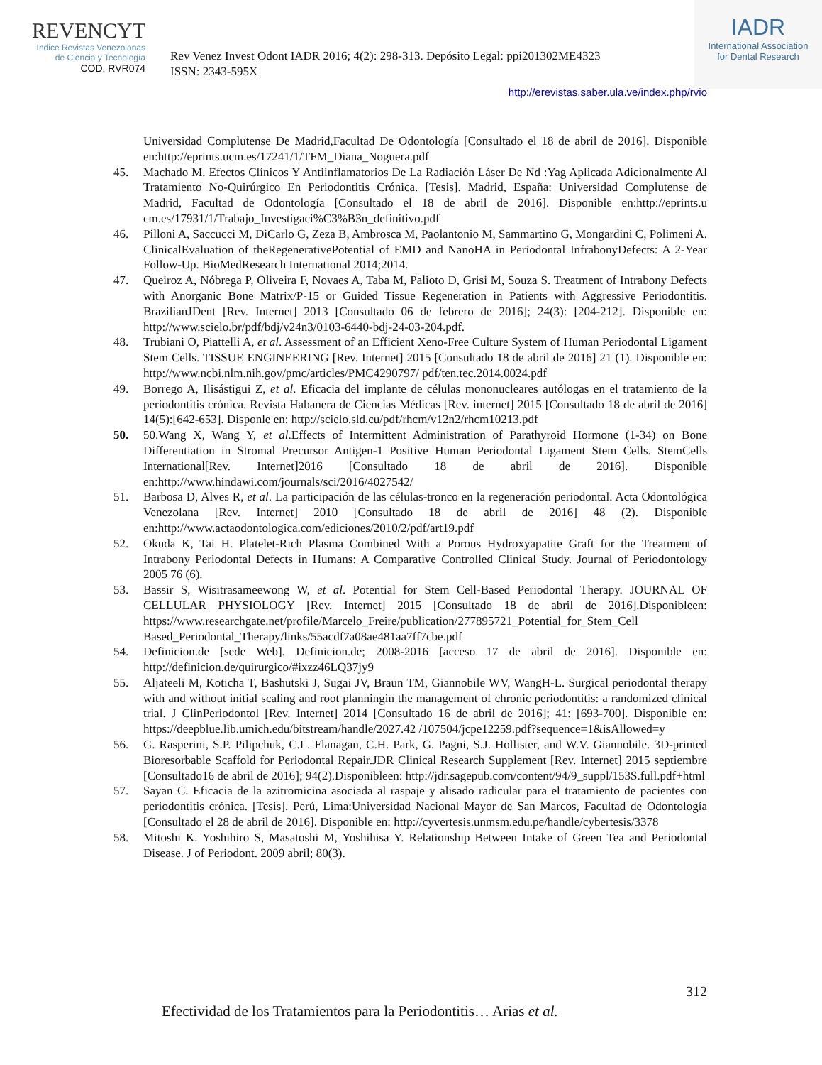REVENCYT
Indice Revistas Venezolanas
de Ciencia y Tecnología
COD. RVR074
Rev Venez Invest Odont IADR 2016; 4(2): 298-313. Depósito Legal: ppi201302ME4323
ISSN: 2343-595X
IADR
International Association
for Dental Research
http://erevistas.saber.ula.ve/index.php/rvio
Universidad Complutense De Madrid,Facultad De Odontología [Consultado el 18 de abril de 2016]. Disponible en:http://eprints.ucm.es/17241/1/TFM_Diana_Noguera.pdf
45. Machado M. Efectos Clínicos Y Antiinflamatorios De La Radiación Láser De Nd :Yag Aplicada Adicionalmente Al Tratamiento No-Quirúrgico En Periodontitis Crónica. [Tesis]. Madrid, España: Universidad Complutense de Madrid, Facultad de Odontología [Consultado el 18 de abril de 2016]. Disponible en:http://eprints.u cm.es/17931/1/Trabajo_Investigaci%C3%B3n_definitivo.pdf
46. Pilloni A, Saccucci M, DiCarlo G, Zeza B, Ambrosca M, Paolantonio M, Sammartino G, Mongardini C, Polimeni A. ClinicalEvaluation of theRegenerativePotential of EMD and NanoHA in Periodontal InfrabonyDefects: A 2-Year Follow-Up. BioMedResearch International 2014;2014.
47. Queiroz A, Nóbrega P, Oliveira F, Novaes A, Taba M, Palioto D, Grisi M, Souza S. Treatment of Intrabony Defects with Anorganic Bone Matrix/P-15 or Guided Tissue Regeneration in Patients with Aggressive Periodontitis. BrazilianJDent [Rev. Internet] 2013 [Consultado 06 de febrero de 2016]; 24(3): [204-212]. Disponible en: http://www.scielo.br/pdf/bdj/v24n3/0103-6440-bdj-24-03-204.pdf.
48. Trubiani O, Piattelli A, et al. Assessment of an Efficient Xeno-Free Culture System of Human Periodontal Ligament Stem Cells. TISSUE ENGINEERING [Rev. Internet] 2015 [Consultado 18 de abril de 2016] 21 (1). Disponible en: http://www.ncbi.nlm.nih.gov/pmc/articles/PMC4290797/ pdf/ten.tec.2014.0024.pdf
49. Borrego A, Ilisástigui Z, et al. Eficacia del implante de células mononucleares autólogas en el tratamiento de la periodontitis crónica. Revista Habanera de Ciencias Médicas [Rev. internet] 2015 [Consultado 18 de abril de 2016] 14(5):[642-653]. Disponle en: http://scielo.sld.cu/pdf/rhcm/v12n2/rhcm10213.pdf
50. 50.Wang X, Wang Y, et al.Effects of Intermittent Administration of Parathyroid Hormone (1-34) on Bone Differentiation in Stromal Precursor Antigen-1 Positive Human Periodontal Ligament Stem Cells. StemCells International[Rev. Internet]2016 [Consultado 18 de abril de 2016]. Disponible en:http://www.hindawi.com/journals/sci/2016/4027542/
51. Barbosa D, Alves R, et al. La participación de las células-tronco en la regeneración periodontal. Acta Odontológica Venezolana [Rev. Internet] 2010 [Consultado 18 de abril de 2016] 48 (2). Disponible en:http://www.actaodontologica.com/ediciones/2010/2/pdf/art19.pdf
52. Okuda K, Tai H. Platelet-Rich Plasma Combined With a Porous Hydroxyapatite Graft for the Treatment of Intrabony Periodontal Defects in Humans: A Comparative Controlled Clinical Study. Journal of Periodontology 2005 76 (6).
53. Bassir S, Wisitrasameewong W, et al. Potential for Stem Cell-Based Periodontal Therapy. JOURNAL OF CELLULAR PHYSIOLOGY [Rev. Internet] 2015 [Consultado 18 de abril de 2016].Disponibleen: https://www.researchgate.net/profile/Marcelo_Freire/publication/277895721_Potential_for_Stem_Cell Based_Periodontal_Therapy/links/55acdf7a08ae481aa7ff7cbe.pdf
54. Definicion.de [sede Web]. Definicion.de; 2008-2016 [acceso 17 de abril de 2016]. Disponible en: http://definicion.de/quirurgico/#ixzz46LQ37jy9
55. Aljateeli M, Koticha T, Bashutski J, Sugai JV, Braun TM, Giannobile WV, WangH-L. Surgical periodontal therapy with and without initial scaling and root planningin the management of chronic periodontitis: a randomized clinical trial. J ClinPeriodontol [Rev. Internet] 2014 [Consultado 16 de abril de 2016]; 41: [693-700]. Disponible en: https://deepblue.lib.umich.edu/bitstream/handle/2027.42 /107504/jcpe12259.pdf?sequence=1&isAllowed=y
56. G. Rasperini, S.P. Pilipchuk, C.L. Flanagan, C.H. Park, G. Pagni, S.J. Hollister, and W.V. Giannobile. 3D-printed Bioresorbable Scaffold for Periodontal Repair.JDR Clinical Research Supplement [Rev. Internet] 2015 septiembre [Consultado16 de abril de 2016]; 94(2).Disponibleen: http://jdr.sagepub.com/content/94/9_suppl/153S.full.pdf+html
57. Sayan C. Eficacia de la azitromicina asociada al raspaje y alisado radicular para el tratamiento de pacientes con periodontitis crónica. [Tesis]. Perú, Lima:Universidad Nacional Mayor de San Marcos, Facultad de Odontología [Consultado el 28 de abril de 2016]. Disponible en: http://cyvertesis.unmsm.edu.pe/handle/cybertesis/3378
58. Mitoshi K. Yoshihiro S, Masatoshi M, Yoshihisa Y. Relationship Between Intake of Green Tea and Periodontal Disease. J of Periodont. 2009 abril; 80(3).
312
Efectividad de los Tratamientos para la Periodontitis… Arias et al.